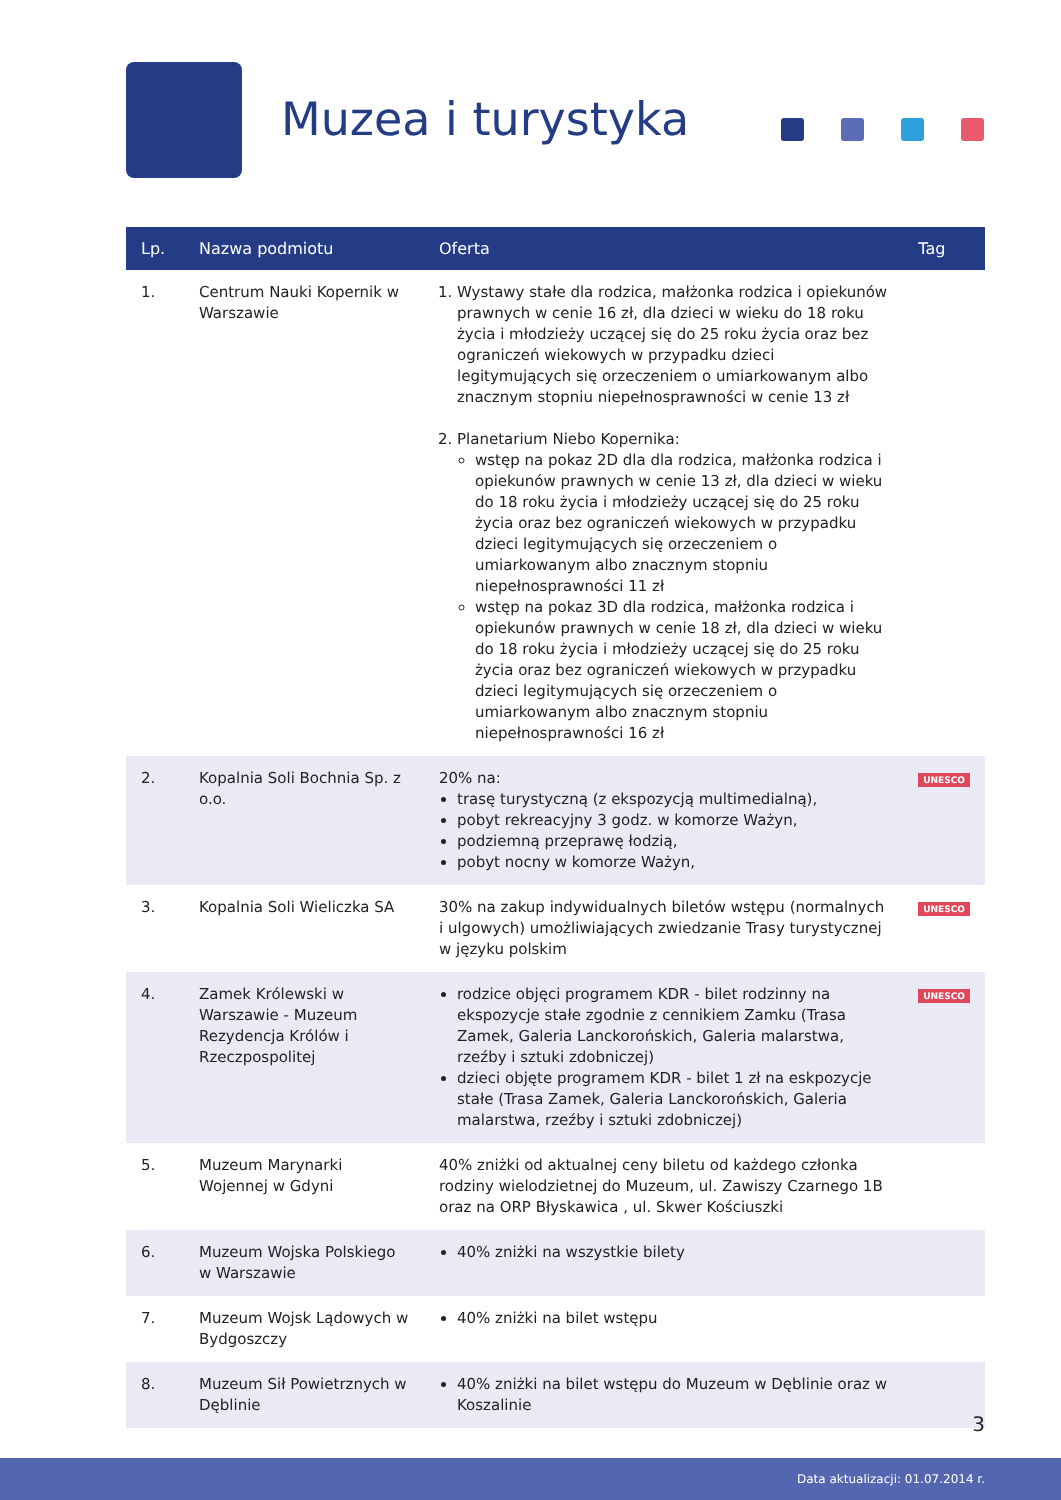Muzea i turystyka
| Lp. | Nazwa podmiotu | Oferta | Tag |
| --- | --- | --- | --- |
| 1. | Centrum Nauki Kopernik w Warszawie | 1. Wystawy stałe dla rodzica, małżonka rodzica i opiekunów prawnych w cenie 16 zł, dla dzieci w wieku do 18 roku życia i młodzieży uczącej się do 25 roku życia oraz bez ograniczeń wiekowych w przypadku dzieci legitymujących się orzeczeniem o umiarkowanym albo znacznym stopniu niepełnosprawności w cenie 13 zł 2. Planetarium Niebo Kopernika: wstęp na pokaz 2D dla dla rodzica, małżonka rodzica i opiekunów prawnych w cenie 13 zł, dla dzieci w wieku do 18 roku życia i młodzieży uczącej się do 25 roku życia oraz bez ograniczeń wiekowych w przypadku dzieci legitymujących się orzeczeniem o umiarkowanym albo znacznym stopniu niepełnosprawności 11 zł wstęp na pokaz 3D dla rodzica, małżonka rodzica i opiekunów prawnych w cenie 18 zł, dla dzieci w wieku do 18 roku życia i młodzieży uczącej się do 25 roku życia oraz bez ograniczeń wiekowych w przypadku dzieci legitymujących się orzeczeniem o umiarkowanym albo znacznym stopniu niepełnosprawności 16 zł | |
| 2. | Kopalnia Soli Bochnia Sp. z o.o. | 20% na: trasę turystyczną (z ekspozycją multimedialną), pobyt rekreacyjny 3 godz. w komorze Ważyn, podziemną przeprawę łodzią, pobyt nocny w komorze Ważyn, | UNESCO |
| 3. | Kopalnia Soli Wieliczka SA | 30% na zakup indywidualnych biletów wstępu (normalnych i ulgowych) umożliwiających zwiedzanie Trasy turystycznej w języku polskim | UNESCO |
| 4. | Zamek Królewski w Warszawie - Muzeum Rezydencja Królów i Rzeczpospolitej | rodzice objęci programem KDR - bilet rodzinny na ekspozycje stałe zgodnie z cennikiem Zamku (Trasa Zamek, Galeria Lanckorońskich, Galeria malarstwa, rzeźby i sztuki zdobniczej) dzieci objęte programem KDR - bilet 1 zł na eskpozycje stałe (Trasa Zamek, Galeria Lanckorońskich, Galeria malarstwa, rzeźby i sztuki zdobniczej) | UNESCO |
| 5. | Muzeum Marynarki Wojennej w Gdyni | 40% zniżki od aktualnej ceny biletu od każdego członka rodziny wielodzietnej do Muzeum, ul. Zawiszy Czarnego 1B oraz na ORP Błyskawica , ul. Skwer Kościuszki | |
| 6. | Muzeum Wojska Polskiego w Warszawie | 40% zniżki na wszystkie bilety | |
| 7. | Muzeum Wojsk Lądowych w Bydgoszczy | 40% zniżki na bilet wstępu | |
| 8. | Muzeum Sił Powietrznych w Dęblinie | 40% zniżki na bilet wstępu do Muzeum w Dęblinie oraz w Koszalinie | |
3
Data aktualizacji: 01.07.2014 r.